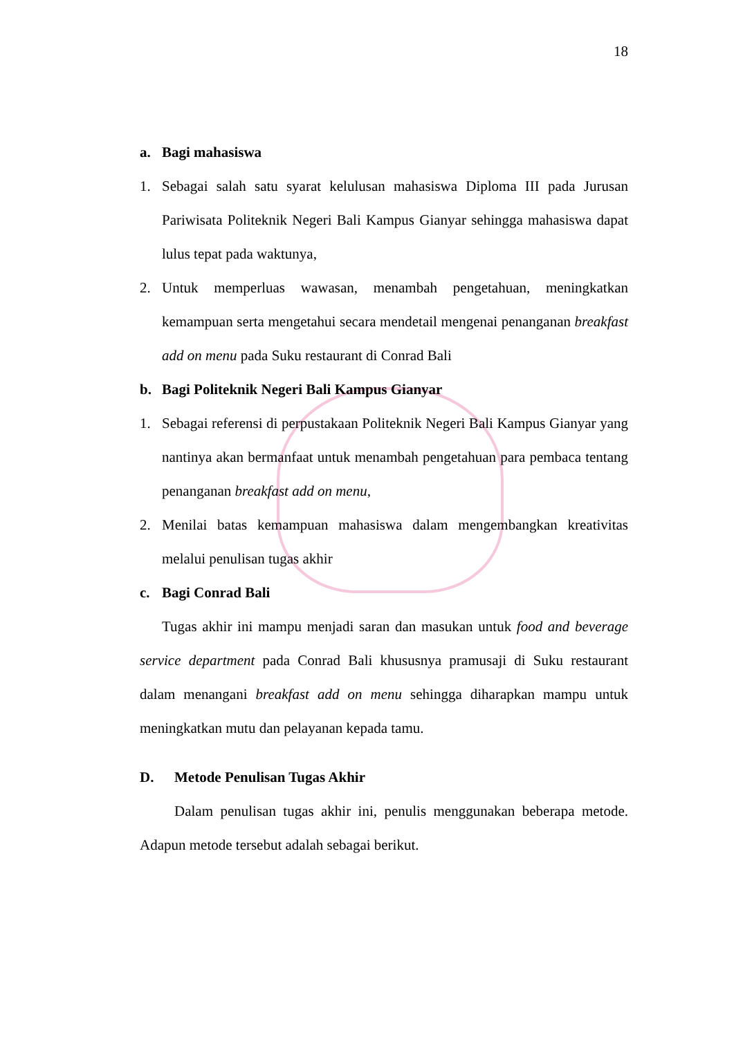18
a. Bagi mahasiswa
1. Sebagai salah satu syarat kelulusan mahasiswa Diploma III pada Jurusan Pariwisata Politeknik Negeri Bali Kampus Gianyar sehingga mahasiswa dapat lulus tepat pada waktunya,
2. Untuk memperluas wawasan, menambah pengetahuan, meningkatkan kemampuan serta mengetahui secara mendetail mengenai penanganan breakfast add on menu pada Suku restaurant di Conrad Bali
b. Bagi Politeknik Negeri Bali Kampus Gianyar
1. Sebagai referensi di perpustakaan Politeknik Negeri Bali Kampus Gianyar yang nantinya akan bermanfaat untuk menambah pengetahuan para pembaca tentang penanganan breakfast add on menu,
2. Menilai batas kemampuan mahasiswa dalam mengembangkan kreativitas melalui penulisan tugas akhir
c. Bagi Conrad Bali
Tugas akhir ini mampu menjadi saran dan masukan untuk food and beverage service department pada Conrad Bali khususnya pramusaji di Suku restaurant dalam menangani breakfast add on menu sehingga diharapkan mampu untuk meningkatkan mutu dan pelayanan kepada tamu.
D. Metode Penulisan Tugas Akhir
Dalam penulisan tugas akhir ini, penulis menggunakan beberapa metode. Adapun metode tersebut adalah sebagai berikut.